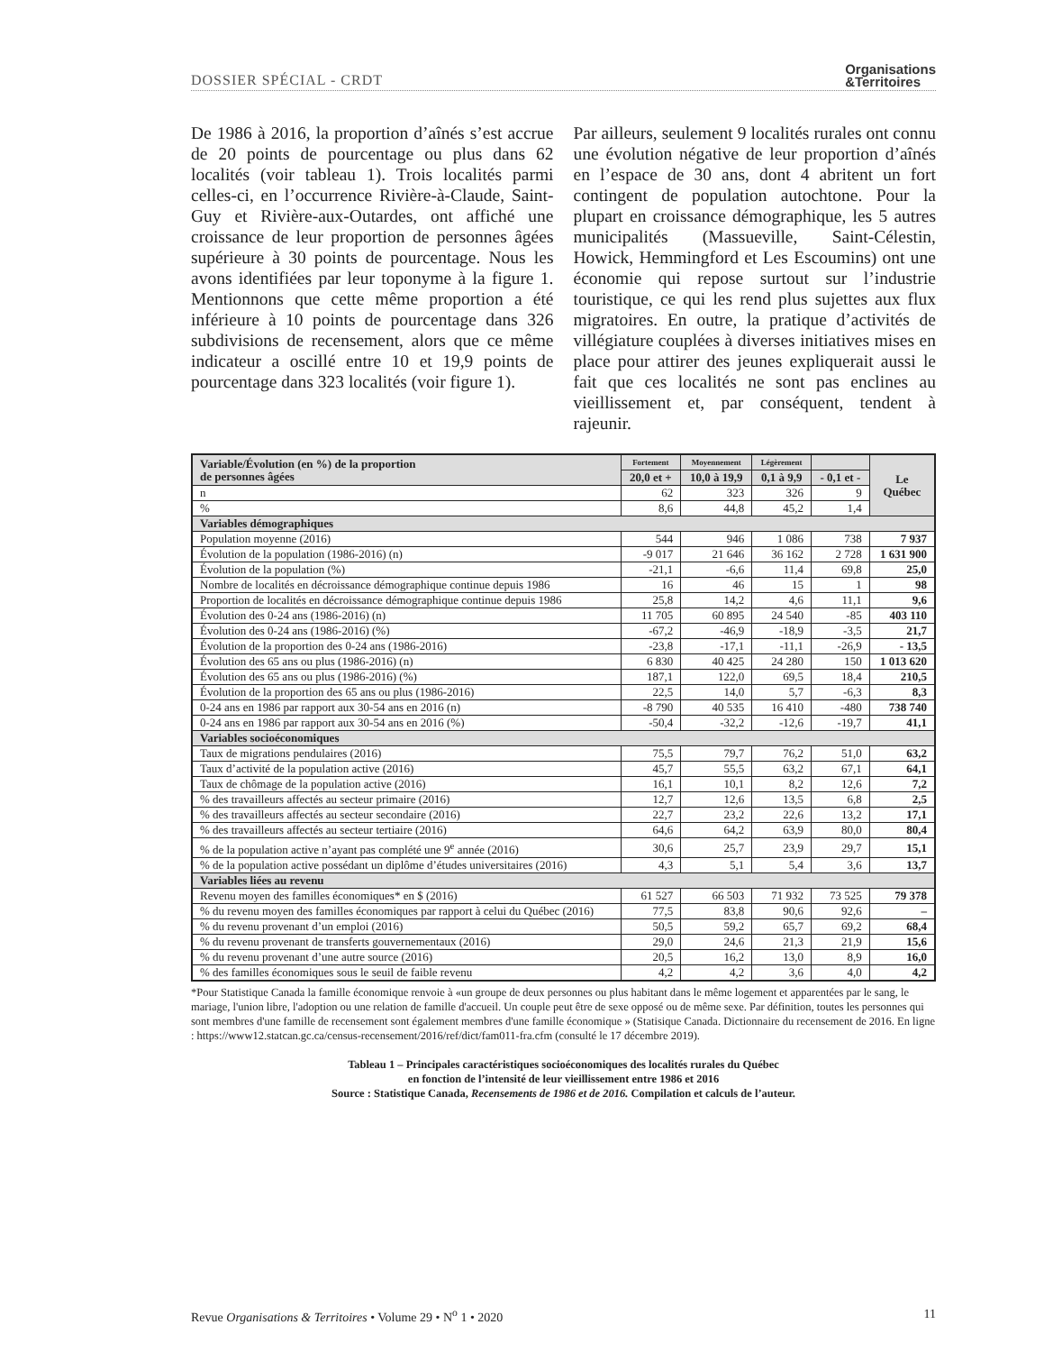DOSSIER SPÉCIAL - CRDT Organisations
&Territoires
De 1986 à 2016, la proportion d’aînés s’est accrue de 20 points de pourcentage ou plus dans 62 localités (voir tableau 1). Trois localités parmi celles-ci, en l’occurrence Rivière-à-Claude, Saint-Guy et Rivière-aux-Outardes, ont affiché une croissance de leur proportion de personnes âgées supérieure à 30 points de pourcentage. Nous les avons identifiées par leur toponyme à la figure 1. Mentionnons que cette même proportion a été inférieure à 10 points de pourcentage dans 326 subdivisions de recensement, alors que ce même indicateur a oscillé entre 10 et 19,9 points de pourcentage dans 323 localités (voir figure 1).
Par ailleurs, seulement 9 localités rurales ont connu une évolution négative de leur proportion d’aînés en l’espace de 30 ans, dont 4 abritent un fort contingent de population autochtone. Pour la plupart en croissance démographique, les 5 autres municipalités (Massueville, Saint-Célestin, Howick, Hemmingford et Les Escoumins) ont une économie qui repose surtout sur l’industrie touristique, ce qui les rend plus sujettes aux flux migratoires. En outre, la pratique d’activités de villégiature couplées à diverses initiatives mises en place pour attirer des jeunes expliquerait aussi le fait que ces localités ne sont pas enclines au vieillissement et, par conséquent, tendent à rajeunir.
| Variable/Évolution (en %) de la proportion de personnes âgées | Fortement | Moyennement | Légèrement | | Le Québec |
| --- | --- | --- | --- | --- | --- |
| | 20,0 et + | 10,0 à 19,9 | 0,1 à 9,9 | - 0,1 et - | |
| n | 62 | 323 | 326 | 9 | |
| % | 8,6 | 44,8 | 45,2 | 1,4 | |
| Variables démographiques | | | | | |
| Population moyenne (2016) | 544 | 946 | 1 086 | 738 | 7 937 |
| Évolution de la population (1986-2016) (n) | -9 017 | 21 646 | 36 162 | 2 728 | 1 631 900 |
| Évolution de la population (%) | -21,1 | -6,6 | 11,4 | 69,8 | 25,0 |
| Nombre de localités en décroissance démographique continue depuis 1986 | 16 | 46 | 15 | 1 | 98 |
| Proportion de localités en décroissance démographique continue depuis 1986 | 25,8 | 14,2 | 4,6 | 11,1 | 9,6 |
| Évolution des 0-24 ans (1986-2016) (n) | 11 705 | 60 895 | 24 540 | -85 | 403 110 |
| Évolution des 0-24 ans (1986-2016) (%) | -67,2 | -46,9 | -18,9 | -3,5 | 21,7 |
| Évolution de la proportion des 0-24 ans (1986-2016) | -23,8 | -17,1 | -11,1 | -26,9 | - 13,5 |
| Évolution des 65 ans ou plus (1986-2016) (n) | 6 830 | 40 425 | 24 280 | 150 | 1 013 620 |
| Évolution des 65 ans ou plus (1986-2016) (%) | 187,1 | 122,0 | 69,5 | 18,4 | 210,5 |
| Évolution de la proportion des 65 ans ou plus (1986-2016) | 22,5 | 14,0 | 5,7 | -6,3 | 8,3 |
| 0-24 ans en 1986 par rapport aux 30-54 ans en 2016 (n) | -8 790 | 40 535 | 16 410 | -480 | 738 740 |
| 0-24 ans en 1986 par rapport aux 30-54 ans en 2016 (%) | -50,4 | -32,2 | -12,6 | -19,7 | 41,1 |
| Variables socioéconomiques | | | | | |
| Taux de migrations pendulaires (2016) | 75,5 | 79,7 | 76,2 | 51,0 | 63,2 |
| Taux d’activité de la population active (2016) | 45,7 | 55,5 | 63,2 | 67,1 | 64,1 |
| Taux de chômage de la population active (2016) | 16,1 | 10,1 | 8,2 | 12,6 | 7,2 |
| % des travailleurs affectés au secteur primaire (2016) | 12,7 | 12,6 | 13,5 | 6,8 | 2,5 |
| % des travailleurs affectés au secteur secondaire (2016) | 22,7 | 23,2 | 22,6 | 13,2 | 17,1 |
| % des travailleurs affectés au secteur tertiaire (2016) | 64,6 | 64,2 | 63,9 | 80,0 | 80,4 |
| % de la population active n’ayant pas complété une 9<sup>e</sup> année (2016) | 30,6 | 25,7 | 23,9 | 29,7 | 15,1 |
| % de la population active possédant un diplôme d’études universitaires (2016) | 4,3 | 5,1 | 5,4 | 3,6 | 13,7 |
| Variables liées au revenu | | | | | |
| Revenu moyen des familles économiques* en $ (2016) | 61 527 | 66 503 | 71 932 | 73 525 | 79 378 |
| % du revenu moyen des familles économiques par rapport à celui du Québec (2016) | 77,5 | 83,8 | 90,6 | 92,6 | – |
| % du revenu provenant d’un emploi (2016) | 50,5 | 59,2 | 65,7 | 69,2 | 68,4 |
| % du revenu provenant de transferts gouvernementaux (2016) | 29,0 | 24,6 | 21,3 | 21,9 | 15,6 |
| % du revenu provenant d’une autre source (2016) | 20,5 | 16,2 | 13,0 | 8,9 | 16,0 |
| % des familles économiques sous le seuil de faible revenu | 4,2 | 4,2 | 3,6 | 4,0 | 4,2 |
*Pour Statistique Canada la famille économique renvoie à «un groupe de deux personnes ou plus habitant dans le même logement et apparentées par le sang, le mariage, l'union libre, l'adoption ou une relation de famille d'accueil. Un couple peut être de sexe opposé ou de même sexe. Par définition, toutes les personnes qui sont membres d'une famille de recensement sont également membres d'une famille économique » (Statisique Canada. Dictionnaire du recensement de 2016. En ligne : https://www12.statcan.gc.ca/census-recensement/2016/ref/dict/fam011-fra.cfm (consulté le 17 décembre 2019).
Tableau 1 – Principales caractéristiques socioéconomiques des localités rurales du Québec
en fonction de l’intensité de leur vieillissement entre 1986 et 2016
Source : Statistique Canada, Recensements de 1986 et de 2016. Compilation et calculs de l’auteur.
Revue Organisations & Territoires • Volume 29 • N<sup>o</sup> 1 • 2020 11